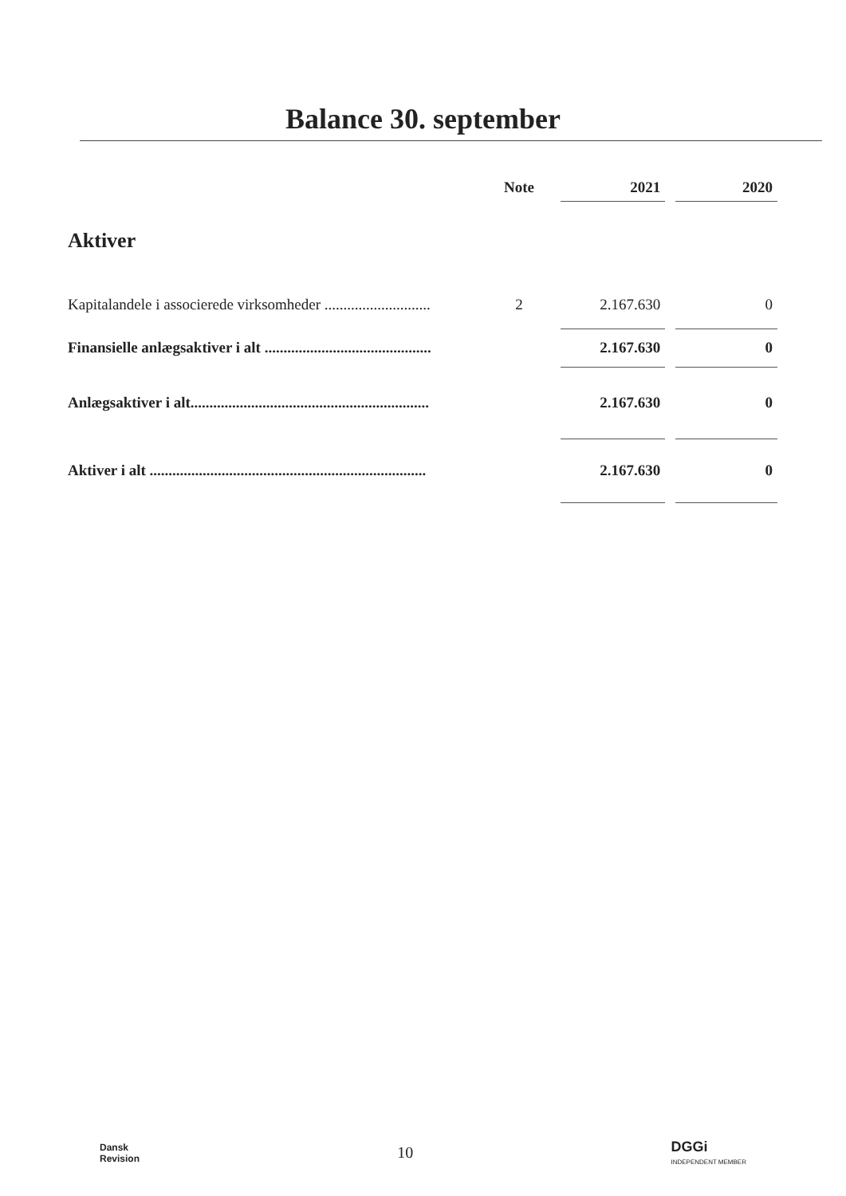Balance 30. september
| | Note | 2021 | | 2020 |
| --- | --- | --- | --- | --- |
| Aktiver | | | | |
| Kapitalandele i associerede virksomheder ............................ | 2 | 2.167.630 | | 0 |
| Finansielle anlægsaktiver i alt ............................................ | | 2.167.630 | | 0 |
| Anlægsaktiver i alt............................................................... | | 2.167.630 | | 0 |
| Aktiver i alt ......................................................................... | | 2.167.630 | | 0 |
Dansk
Revision
10
DGGi
INDEPENDENT MEMBER